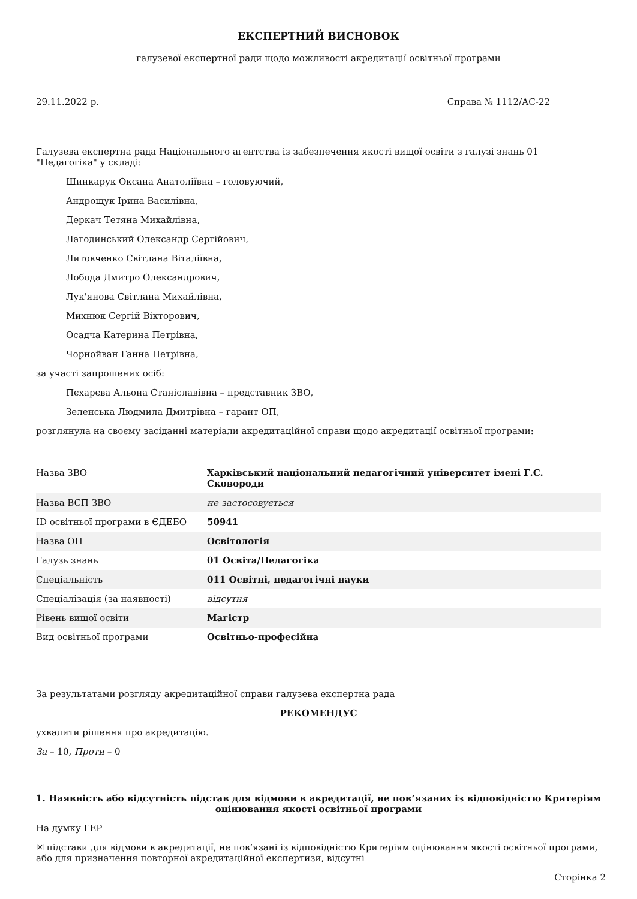ЕКСПЕРТНИЙ ВИСНОВОК
галузевої експертної ради щодо можливості акредитації освітньої програми
29.11.2022 р. Справа № 1112/АС-22
Галузева експертна рада Національного агентства із забезпечення якості вищої освіти з галузі знань 01 "Педагогіка" у складі:
Шинкарук Оксана Анатоліївна – головуючий,
Андрощук Ірина Василівна,
Деркач Тетяна Михайлівна,
Лагодинський Олександр Сергійович,
Литовченко Світлана Віталіївна,
Лобода Дмитро Олександрович,
Лук'янова Світлана Михайлівна,
Михнюк Сергій Вікторович,
Осадча Катерина Петрівна,
Чорнойван Ганна Петрівна,
за участі запрошених осіб:
Пєхарєва Альона Станіславівна – представник ЗВО,
Зеленська Людмила Дмитрівна – гарант ОП,
розглянула на своєму засіданні матеріали акредитаційної справи щодо акредитації освітньої програми:
| Назва ЗВО | Харківський національний педагогічний університет імені Г.С. Сковороди |
| Назва ВСП ЗВО | не застосовується |
| ID освітньої програми в ЄДЕБО | 50941 |
| Назва ОП | Освітологія |
| Галузь знань | 01 Освіта/Педагогіка |
| Спеціальність | 011 Освітні, педагогічні науки |
| Спеціалізація (за наявності) | відсутня |
| Рівень вищої освіти | Магістр |
| Вид освітньої програми | Освітньо-професійна |
За результатами розгляду акредитаційної справи галузева експертна рада
РЕКОМЕНДУЄ
ухвалити рішення про акредитацію.
За – 10, Проти – 0
1. Наявність або відсутність підстав для відмови в акредитації, не пов’язаних із відповідністю Критеріям оцінювання якості освітньої програми
На думку ГЕР
☒ підстави для відмови в акредитації, не пов’язані із відповідністю Критеріям оцінювання якості освітньої програми, або для призначення повторної акредитаційної експертизи, відсутні
Сторінка 2